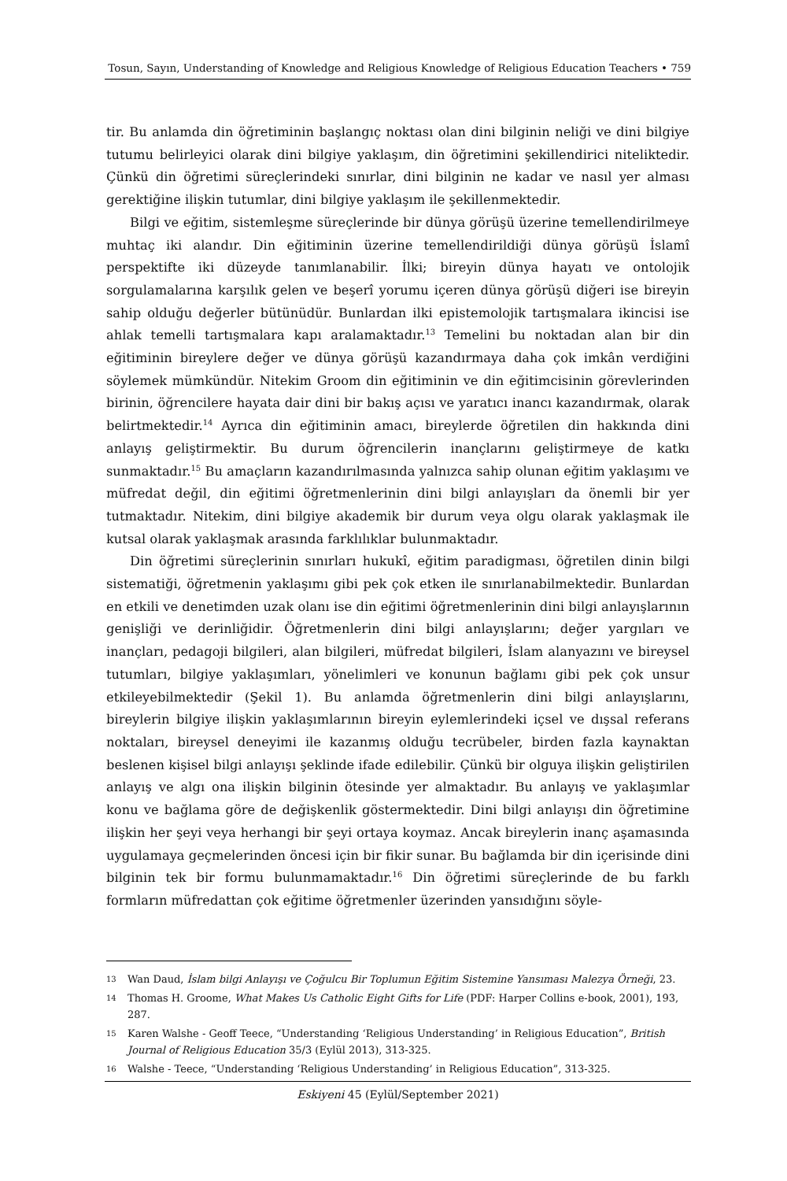Tosun, Sayın, Understanding of Knowledge and Religious Knowledge of Religious Education Teachers • 759
tir. Bu anlamda din öğretiminin başlangıç noktası olan dini bilginin neliği ve dini bilgiye tutumu belirleyici olarak dini bilgiye yaklaşım, din öğretimini şekillendirici niteliktedir. Çünkü din öğretimi süreçlerindeki sınırlar, dini bilginin ne kadar ve nasıl yer alması gerektiğine ilişkin tutumlar, dini bilgiye yaklaşım ile şekillenmektedir.
Bilgi ve eğitim, sistemleşme süreçlerinde bir dünya görüşü üzerine temellendirilmeye muhtaç iki alandır. Din eğitiminin üzerine temellendirildiği dünya görüşü İslamî perspektifte iki düzeyde tanımlanabilir. İlki; bireyin dünya hayatı ve ontolojik sorgulamalarına karşılık gelen ve beşerî yorumu içeren dünya görüşü diğeri ise bireyin sahip olduğu değerler bütünüdür. Bunlardan ilki epistemolojik tartışmalara ikincisi ise ahlak temelli tartışmalara kapı aralamaktadır.<sup>13</sup> Temelini bu noktadan alan bir din eğitiminin bireylere değer ve dünya görüşü kazandırmaya daha çok imkân verdiğini söylemek mümkündür. Nitekim Groom din eğitiminin ve din eğitimcisinin görevlerinden birinin, öğrencilere hayata dair dini bir bakış açısı ve yaratıcı inancı kazandırmak, olarak belirtmektedir.<sup>14</sup> Ayrıca din eğitiminin amacı, bireylerde öğretilen din hakkında dini anlayış geliştirmektir. Bu durum öğrencilerin inançlarını geliştirmeye de katkı sunmaktadır.<sup>15</sup> Bu amaçların kazandırılmasında yalnızca sahip olunan eğitim yaklaşımı ve müfredat değil, din eğitimi öğretmenlerinin dini bilgi anlayışları da önemli bir yer tutmaktadır. Nitekim, dini bilgiye akademik bir durum veya olgu olarak yaklaşmak ile kutsal olarak yaklaşmak arasında farklılıklar bulunmaktadır.
Din öğretimi süreçlerinin sınırları hukukî, eğitim paradigması, öğretilen dinin bilgi sistematiği, öğretmenin yaklaşımı gibi pek çok etken ile sınırlanabilmektedir. Bunlardan en etkili ve denetimden uzak olanı ise din eğitimi öğretmenlerinin dini bilgi anlayışlarının genişliği ve derinliğidir. Öğretmenlerin dini bilgi anlayışlarını; değer yargıları ve inançları, pedagoji bilgileri, alan bilgileri, müfredat bilgileri, İslam alanyazını ve bireysel tutumları, bilgiye yaklaşımları, yönelimleri ve konunun bağlamı gibi pek çok unsur etkileyebilmektedir (Şekil 1). Bu anlamda öğretmenlerin dini bilgi anlayışlarını, bireylerin bilgiye ilişkin yaklaşımlarının bireyin eylemlerindeki içsel ve dışsal referans noktaları, bireysel deneyimi ile kazanmış olduğu tecrübeler, birden fazla kaynaktan beslenen kişisel bilgi anlayışı şeklinde ifade edilebilir. Çünkü bir olguya ilişkin geliştirilen anlayış ve algı ona ilişkin bilginin ötesinde yer almaktadır. Bu anlayış ve yaklaşımlar konu ve bağlama göre de değişkenlik göstermektedir. Dini bilgi anlayışı din öğretimine ilişkin her şeyi veya herhangi bir şeyi ortaya koymaz. Ancak bireylerin inanç aşamasında uygulamaya geçmelerinden öncesi için bir fikir sunar. Bu bağlamda bir din içerisinde dini bilginin tek bir formu bulunmamaktadır.<sup>16</sup> Din öğretimi süreçlerinde de bu farklı formların müfredattan çok eğitime öğretmenler üzerinden yansıdığını söyle-
13 Wan Daud, İslam bilgi Anlayışı ve Çoğulcu Bir Toplumun Eğitim Sistemine Yansıması Malezya Örneği, 23.
14 Thomas H. Groome, What Makes Us Catholic Eight Gifts for Life (PDF: Harper Collins e-book, 2001), 193, 287.
15 Karen Walshe - Geoff Teece, “Understanding ‘Religious Understanding’ in Religious Education”, British Journal of Religious Education 35/3 (Eylül 2013), 313-325.
16 Walshe - Teece, “Understanding ‘Religious Understanding’ in Religious Education”, 313-325.
Eskiyeni 45 (Eylül/September 2021)